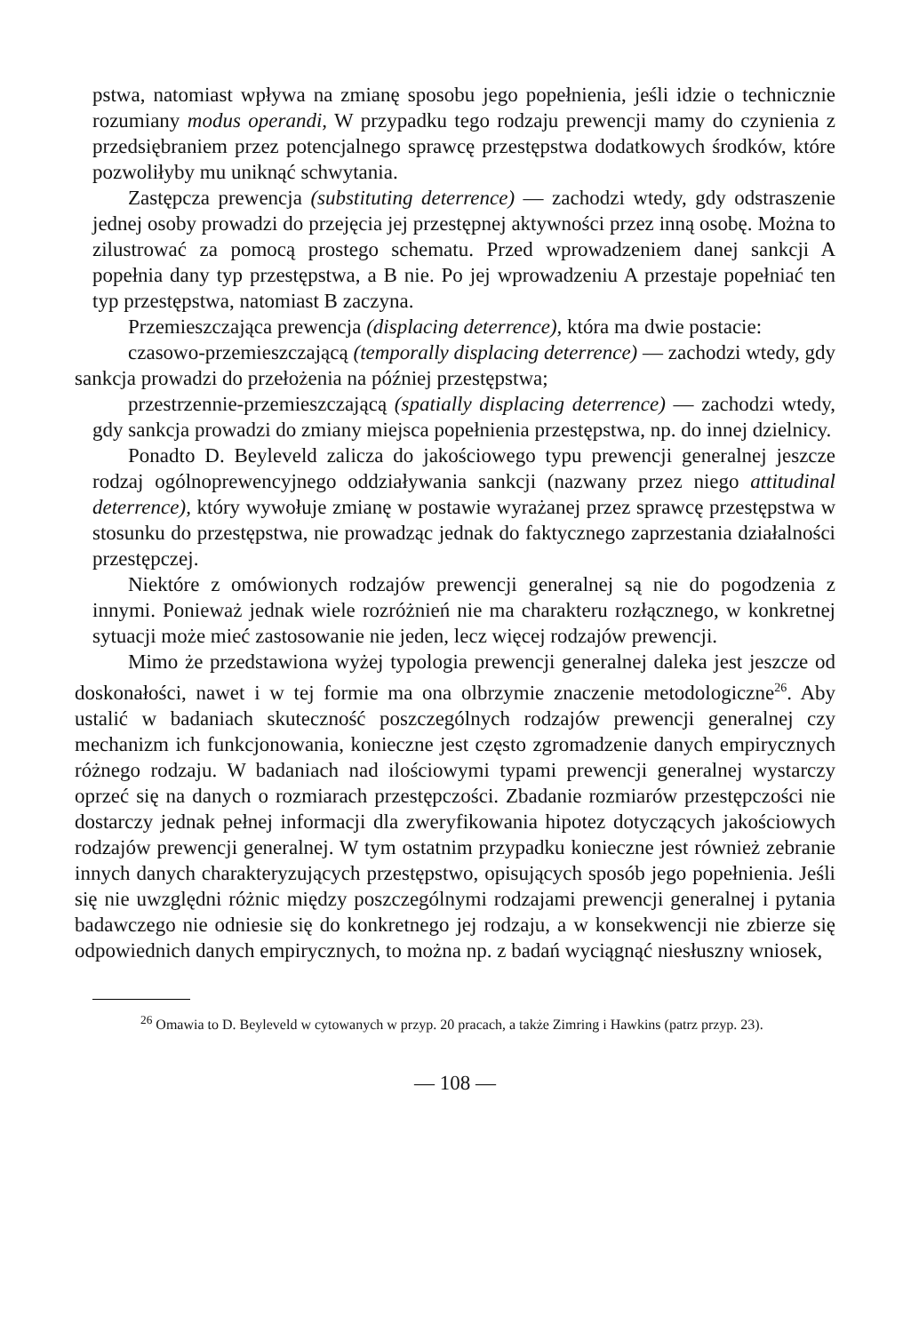pstwa, natomiast wpływa na zmianę sposobu jego popełnienia, jeśli idzie o technicznie rozumiany modus operandi, W przypadku tego rodzaju prewencji mamy do czynienia z przedsiębraniem przez potencjalnego sprawcę przestępstwa dodatkowych środków, które pozwoliłyby mu uniknąć schwytania.
Zastępcza prewencja (substituting deterrence) — zachodzi wtedy, gdy odstraszenie jednej osoby prowadzi do przejęcia jej przestępnej aktywności przez inną osobę. Można to zilustrować za pomocą prostego schematu. Przed wprowadzeniem danej sankcji A popełnia dany typ przestępstwa, a B nie. Po jej wprowadzeniu A przestaje popełniać ten typ przestępstwa, natomiast B zaczyna.
Przemieszczająca prewencja (displacing deterrence), która ma dwie postacie:
czasowo-przemieszczającą (temporally displacing deterrence) — zachodzi wtedy, gdy sankcja prowadzi do przełożenia na później przestępstwa;
przestrzennie-przemieszczającą (spatially displacing deterrence) — zachodzi wtedy, gdy sankcja prowadzi do zmiany miejsca popełnienia przestępstwa, np. do innej dzielnicy.
Ponadto D. Beyleveld zalicza do jakościowego typu prewencji generalnej jeszcze rodzaj ogólnoprewencyjnego oddziaływania sankcji (nazwany przez niego attitudinal deterrence), który wywołuje zmianę w postawie wyrażanej przez sprawcę przestępstwa w stosunku do przestępstwa, nie prowadząc jednak do faktycznego zaprzestania działalności przestępczej.
Niektóre z omówionych rodzajów prewencji generalnej są nie do pogodzenia z innymi. Ponieważ jednak wiele rozróżnień nie ma charakteru rozłącznego, w konkretnej sytuacji może mieć zastosowanie nie jeden, lecz więcej rodzajów prewencji.
Mimo że przedstawiona wyżej typologia prewencji generalnej daleka jest jeszcze od doskonałości, nawet i w tej formie ma ona olbrzymie znaczenie metodologiczne<sup>26</sup>. Aby ustalić w badaniach skuteczność poszczególnych rodzajów prewencji generalnej czy mechanizm ich funkcjonowania, konieczne jest często zgromadzenie danych empirycznych różnego rodzaju. W badaniach nad ilościowymi typami prewencji generalnej wystarczy oprzeć się na danych o rozmiarach przestępczości. Zbadanie rozmiarów przestępczości nie dostarczy jednak pełnej informacji dla zweryfikowania hipotez dotyczących jakościowych rodzajów prewencji generalnej. W tym ostatnim przypadku konieczne jest również zebranie innych danych charakteryzujących przestępstwo, opisujących sposób jego popełnienia. Jeśli się nie uwzględni różnic między poszczególnymi rodzajami prewencji generalnej i pytania badawczego nie odniesie się do konkretnego jej rodzaju, a w konsekwencji nie zbierze się odpowiednich danych empirycznych, to można np. z badań wyciągnąć niesłuszny wniosek,
<sup>26</sup> Omawia to D. Beyleveld w cytowanych w przyp. 20 pracach, a także Zimring i Hawkins (patrz przyp. 23).
— 108 —